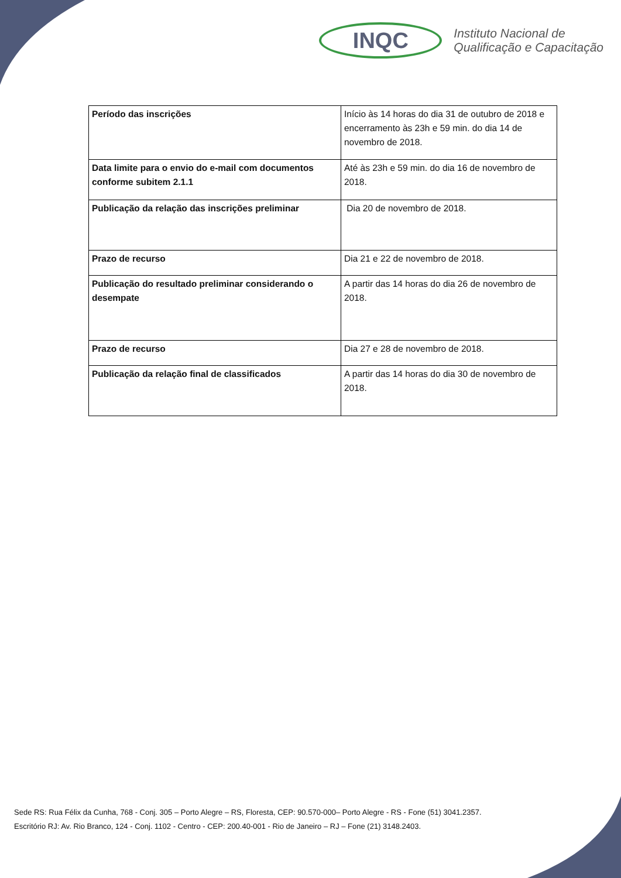INQC
Instituto Nacional de
Qualificação e Capacitação
| Período das inscrições | Início às 14 horas do dia 31 de outubro de 2018 e encerramento às 23h e 59 min. do dia 14 de novembro de 2018. |
| Data limite para o envio do e-mail com documentos conforme subitem 2.1.1 | Até às 23h e 59 min. do dia 16 de novembro de 2018. |
| Publicação da relação das inscrições preliminar | Dia 20 de novembro de 2018. |
| Prazo de recurso | Dia 21 e 22 de novembro de 2018. |
| Publicação do resultado preliminar considerando o desempate | A partir das 14 horas do dia 26 de novembro de 2018. |
| Prazo de recurso | Dia 27 e 28 de novembro de 2018. |
| Publicação da relação final de classificados | A partir das 14 horas do dia 30 de novembro de 2018. |
Sede RS: Rua Félix da Cunha, 768 - Conj. 305 – Porto Alegre – RS, Floresta, CEP: 90.570-000– Porto Alegre - RS - Fone (51) 3041.2357.
Escritório RJ: Av. Rio Branco, 124 - Conj. 1102 - Centro - CEP: 200.40-001 - Rio de Janeiro – RJ – Fone (21) 3148.2403.